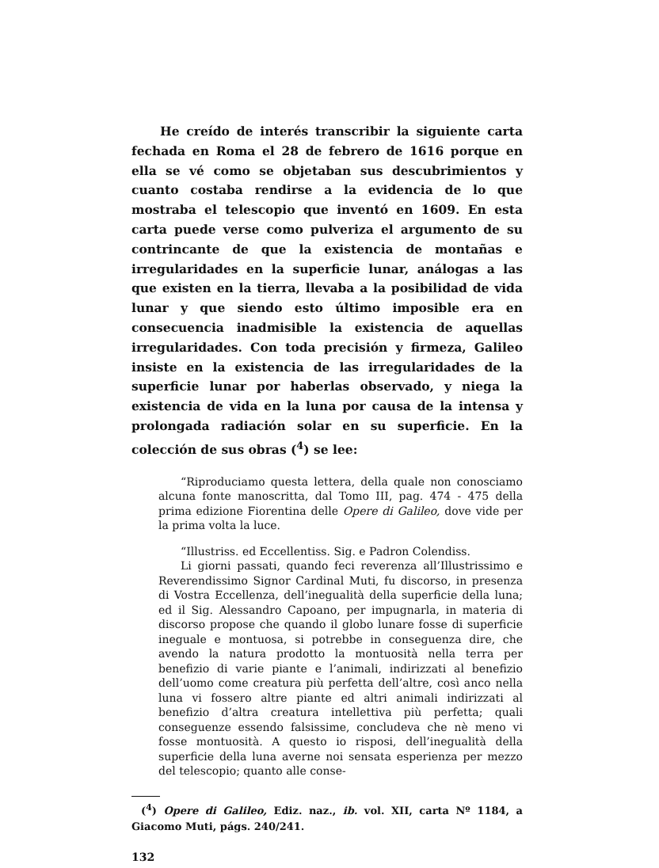He creído de interés transcribir la siguiente carta fechada en Roma el 28 de febrero de 1616 porque en ella se vé como se objetaban sus descubrimientos y cuanto costaba rendirse a la evidencia de lo que mostraba el telescopio que inventó en 1609. En esta carta puede verse como pulveriza el argumento de su contrincante de que la existencia de montañas e irregularidades en la superficie lunar, análogas a las que existen en la tierra, llevaba a la posibilidad de vida lunar y que siendo esto último imposible era en consecuencia inadmisible la existencia de aquellas irregularidades. Con toda precisión y firmeza, Galileo insiste en la existencia de las irregularidades de la superficie lunar por haberlas observado, y niega la existencia de vida en la luna por causa de la intensa y prolongada radiación solar en su superficie. En la colección de sus obras (<sup>4</sup>) se lee:
“Riproduciamo questa lettera, della quale non conosciamo alcuna fonte manoscritta, dal Tomo III, pag. 474 - 475 della prima edizione Fiorentina delle Opere di Galileo, dove vide per la prima volta la luce.
“Illustriss. ed Eccellentiss. Sig. e Padron Colendiss.
Li giorni passati, quando feci reverenza all’Illustrissimo e Reverendissimo Signor Cardinal Muti, fu discorso, in presenza di Vostra Eccellenza, dell’inegualità della superficie della luna; ed il Sig. Alessandro Capoano, per impugnarla, in materia di discorso propose che quando il globo lunare fosse di superficie ineguale e montuosa, si potrebbe in conseguenza dire, che avendo la natura prodotto la montuosità nella terra per benefizio di varie piante e l’animali, indirizzati al benefizio dell’uomo come creatura più perfetta dell’altre, così anco nella luna vi fossero altre piante ed altri animali indirizzati al benefizio d’altra creatura intellettiva più perfetta; quali conseguenze essendo falsissime, concludeva che nè meno vi fosse montuosità. A questo io risposi, dell’inegualità della superficie della luna averne noi sensata esperienza per mezzo del telescopio; quanto alle conse-
(<sup>4</sup>) Opere di Galileo, Ediz. naz., ib. vol. XII, carta Nº 1184, a Giacomo Muti, págs. 240/241.
132